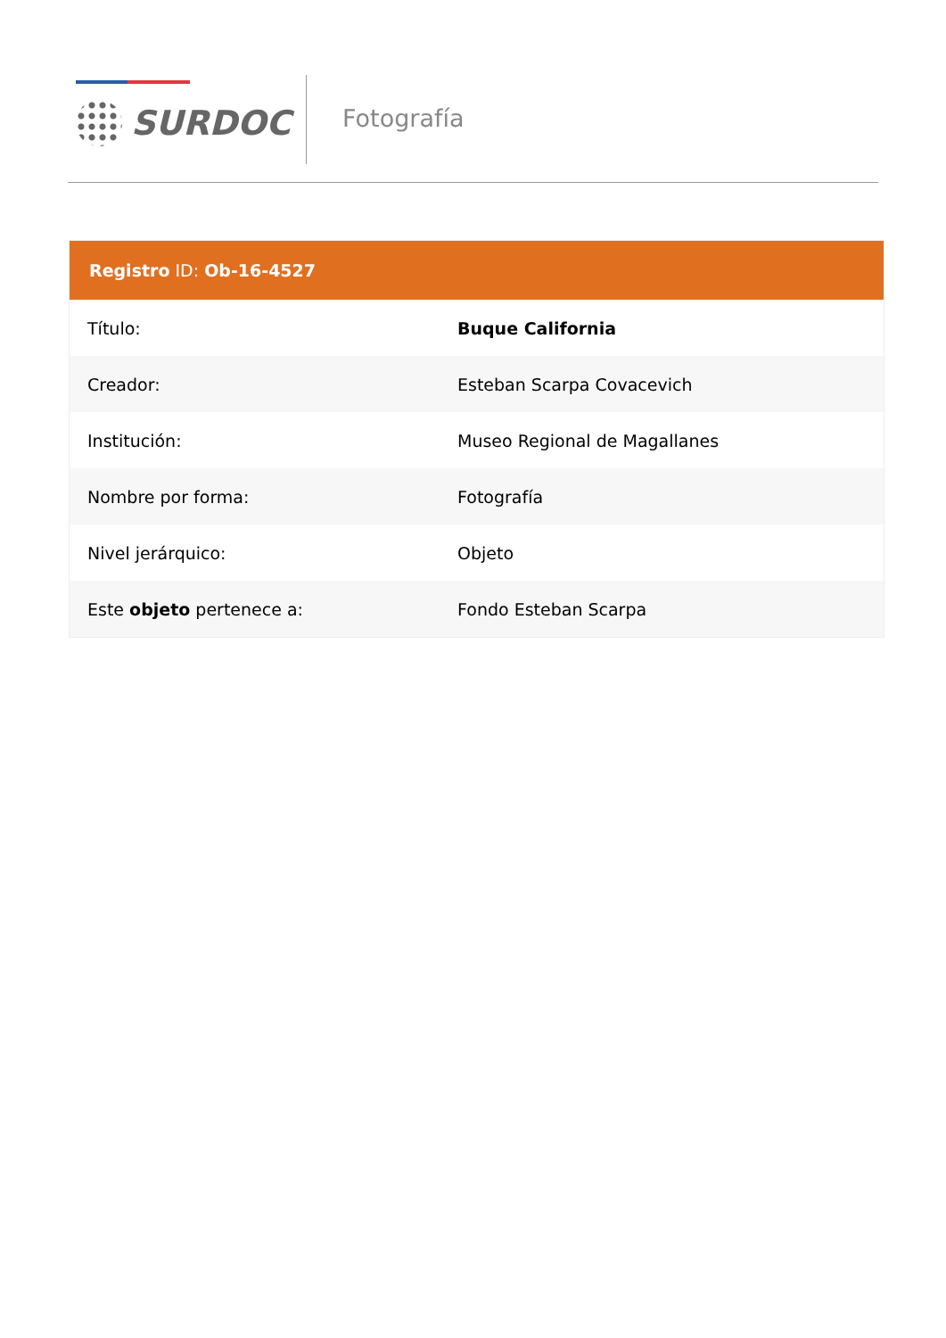SURDOC Fotografía
| Registro ID: Ob-16-4527 | |
| --- | --- |
| Título: | Buque California |
| Creador: | Esteban Scarpa Covacevich |
| Institución: | Museo Regional de Magallanes |
| Nombre por forma: | Fotografía |
| Nivel jerárquico: | Objeto |
| Este objeto pertenece a: | Fondo Esteban Scarpa |